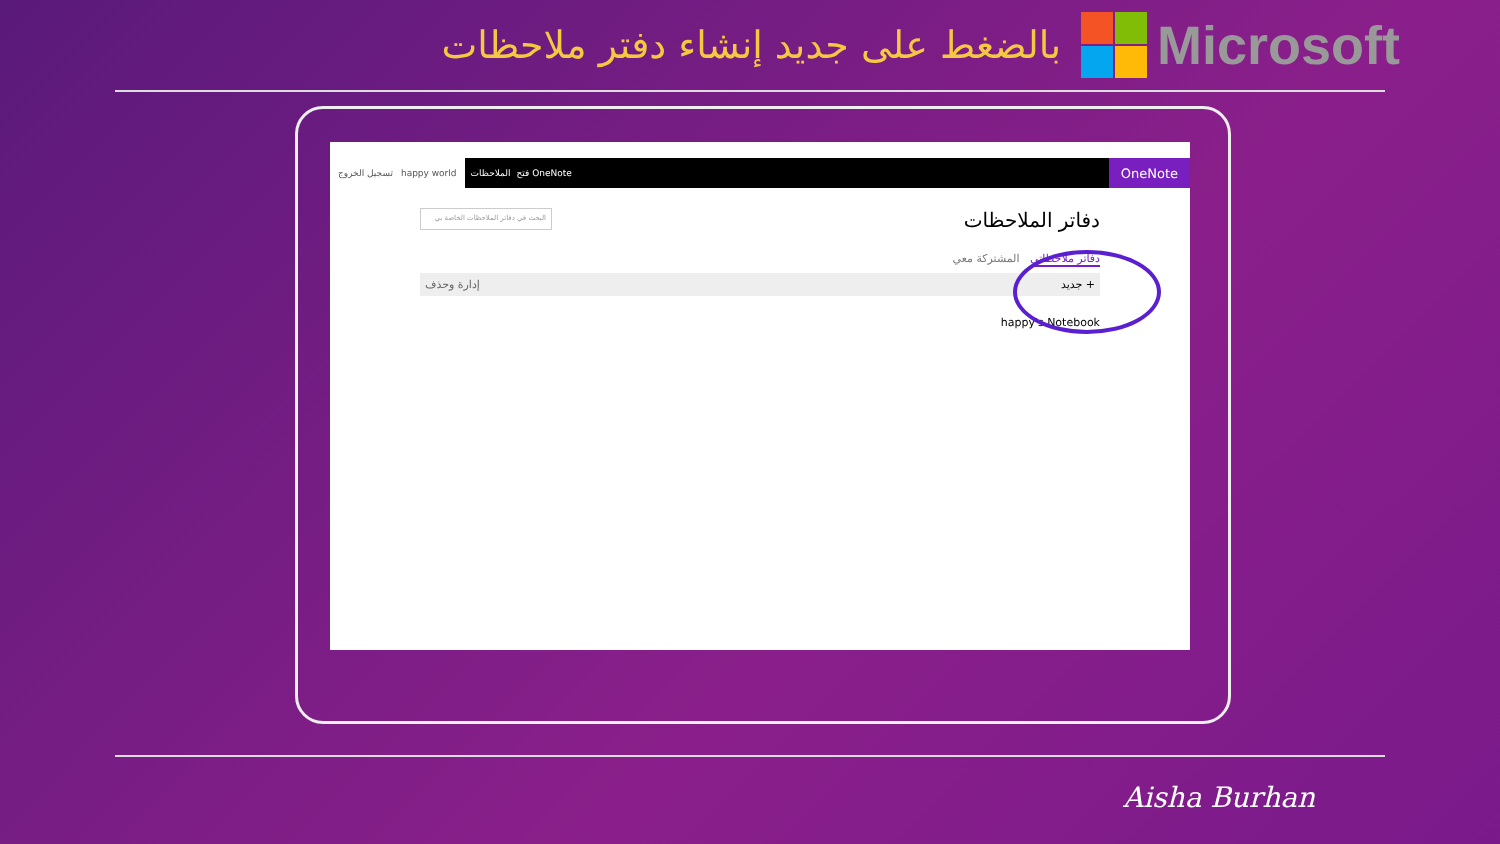بالضغط على جديد إنشاء دفتر ملاحظات
Microsoft
تسجيل الخروج happy world
الملاحظات فتح OneNote OneNote
دفاتر الملاحظات
البحث في دفاتر الملاحظات الخاصة بي
دفاتر ملاحظاتي المشتركة معي
+ جديد إدارة وحذف
happy's Notebook
Aisha Burhan